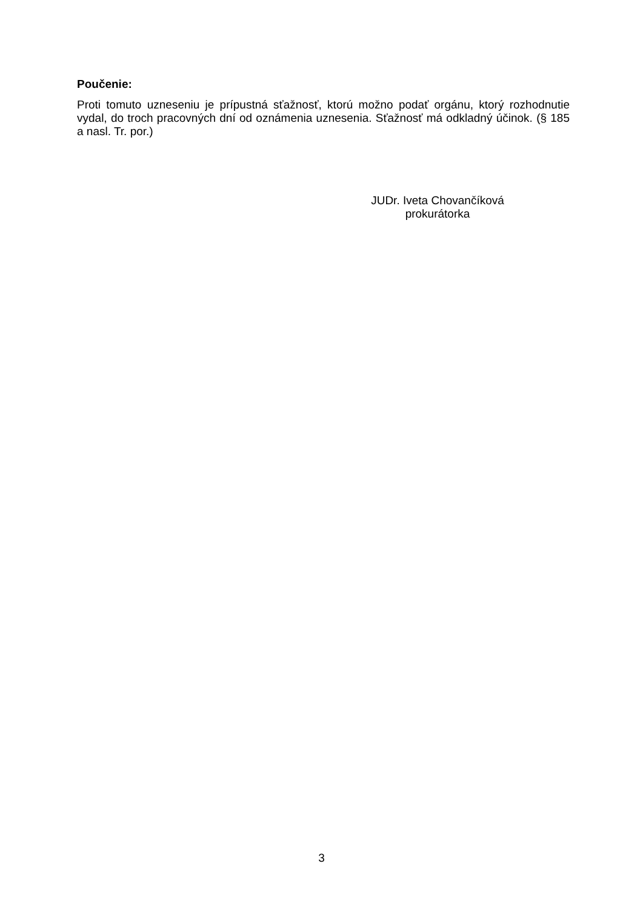Poučenie:
Proti tomuto uzneseniu je prípustná sťažnosť, ktorú možno podať orgánu, ktorý rozhodnutie vydal, do troch pracovných dní od oznámenia uznesenia. Sťažnosť má odkladný účinok. (§ 185 a nasl. Tr. por.)
JUDr. Iveta Chovančíková
prokurátorka
3